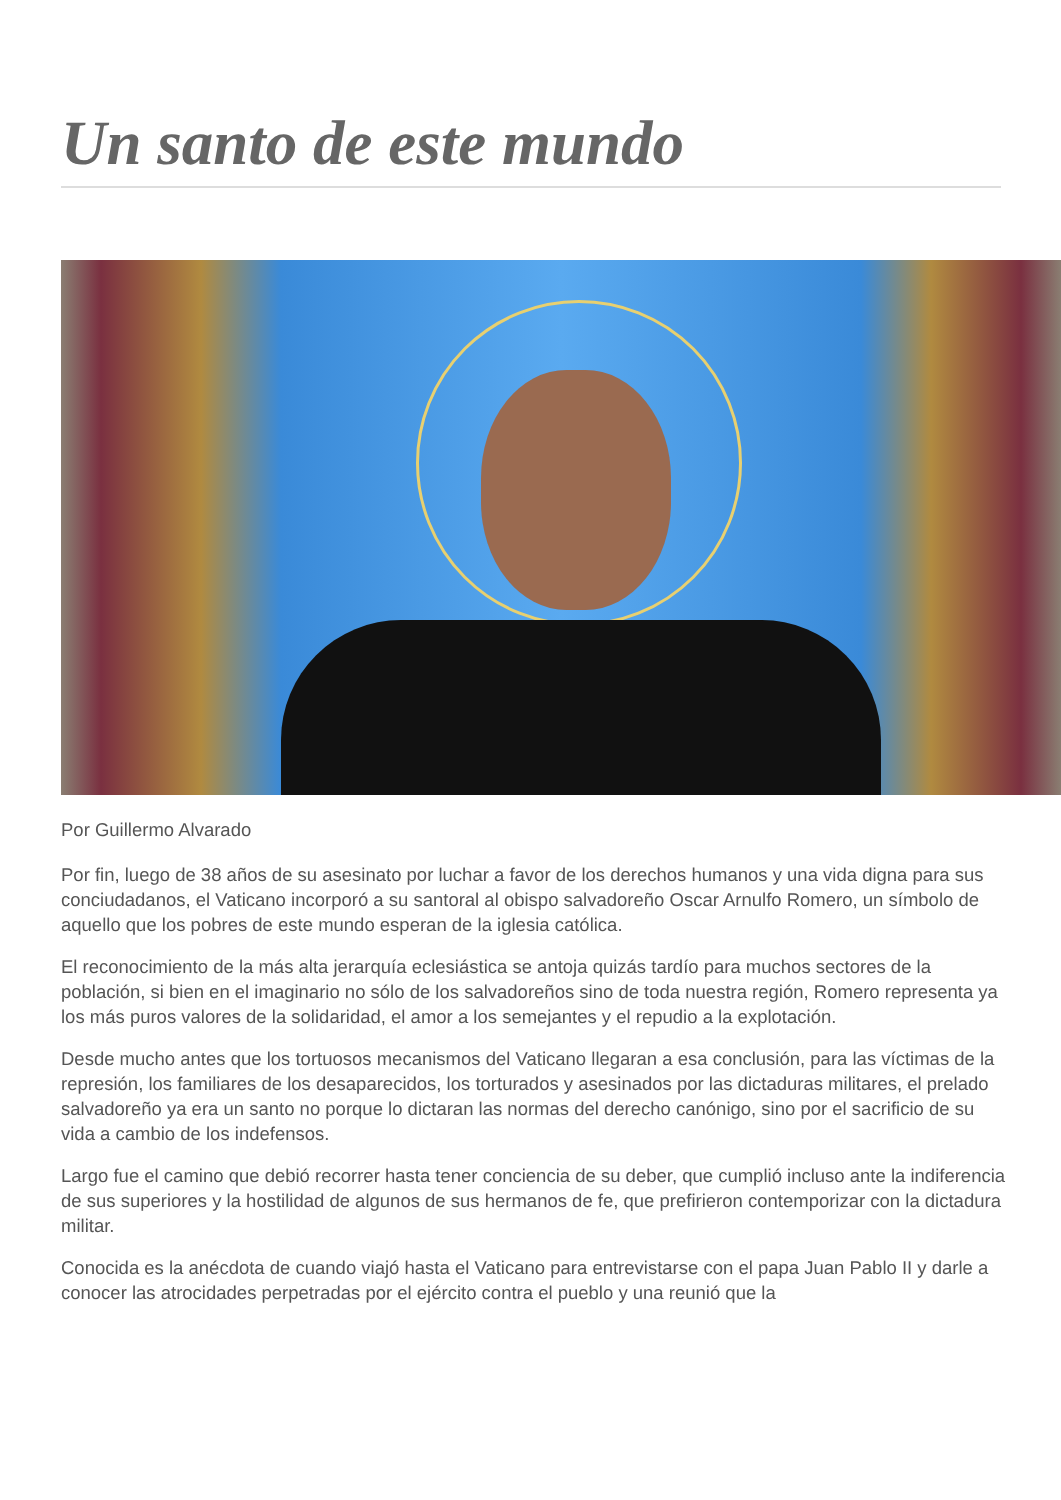Un santo de este mundo
Por Guillermo Alvarado
Por fin, luego de 38 años de su asesinato por luchar a favor de los derechos humanos y una vida digna para sus conciudadanos, el Vaticano incorporó a su santoral al obispo salvadoreño Oscar Arnulfo Romero, un símbolo de aquello que los pobres de este mundo esperan de la iglesia católica.
El reconocimiento de la más alta jerarquía eclesiástica se antoja quizás tardío para muchos sectores de la población, si bien en el imaginario no sólo de los salvadoreños sino de toda nuestra región, Romero representa ya los más puros valores de la solidaridad, el amor a los semejantes y el repudio a la explotación.
Desde mucho antes que los tortuosos mecanismos del Vaticano llegaran a esa conclusión, para las víctimas de la represión, los familiares de los desaparecidos, los torturados y asesinados por las dictaduras militares, el prelado salvadoreño ya era un santo no porque lo dictaran las normas del derecho canónigo, sino por el sacrificio de su vida a cambio de los indefensos.
Largo fue el camino que debió recorrer hasta tener conciencia de su deber, que cumplió incluso ante la indiferencia de sus superiores y la hostilidad de algunos de sus hermanos de fe, que prefirieron contemporizar con la dictadura militar.
Conocida es la anécdota de cuando viajó hasta el Vaticano para entrevistarse con el papa Juan Pablo II y darle a conocer las atrocidades perpetradas por el ejército contra el pueblo y una reunió que la